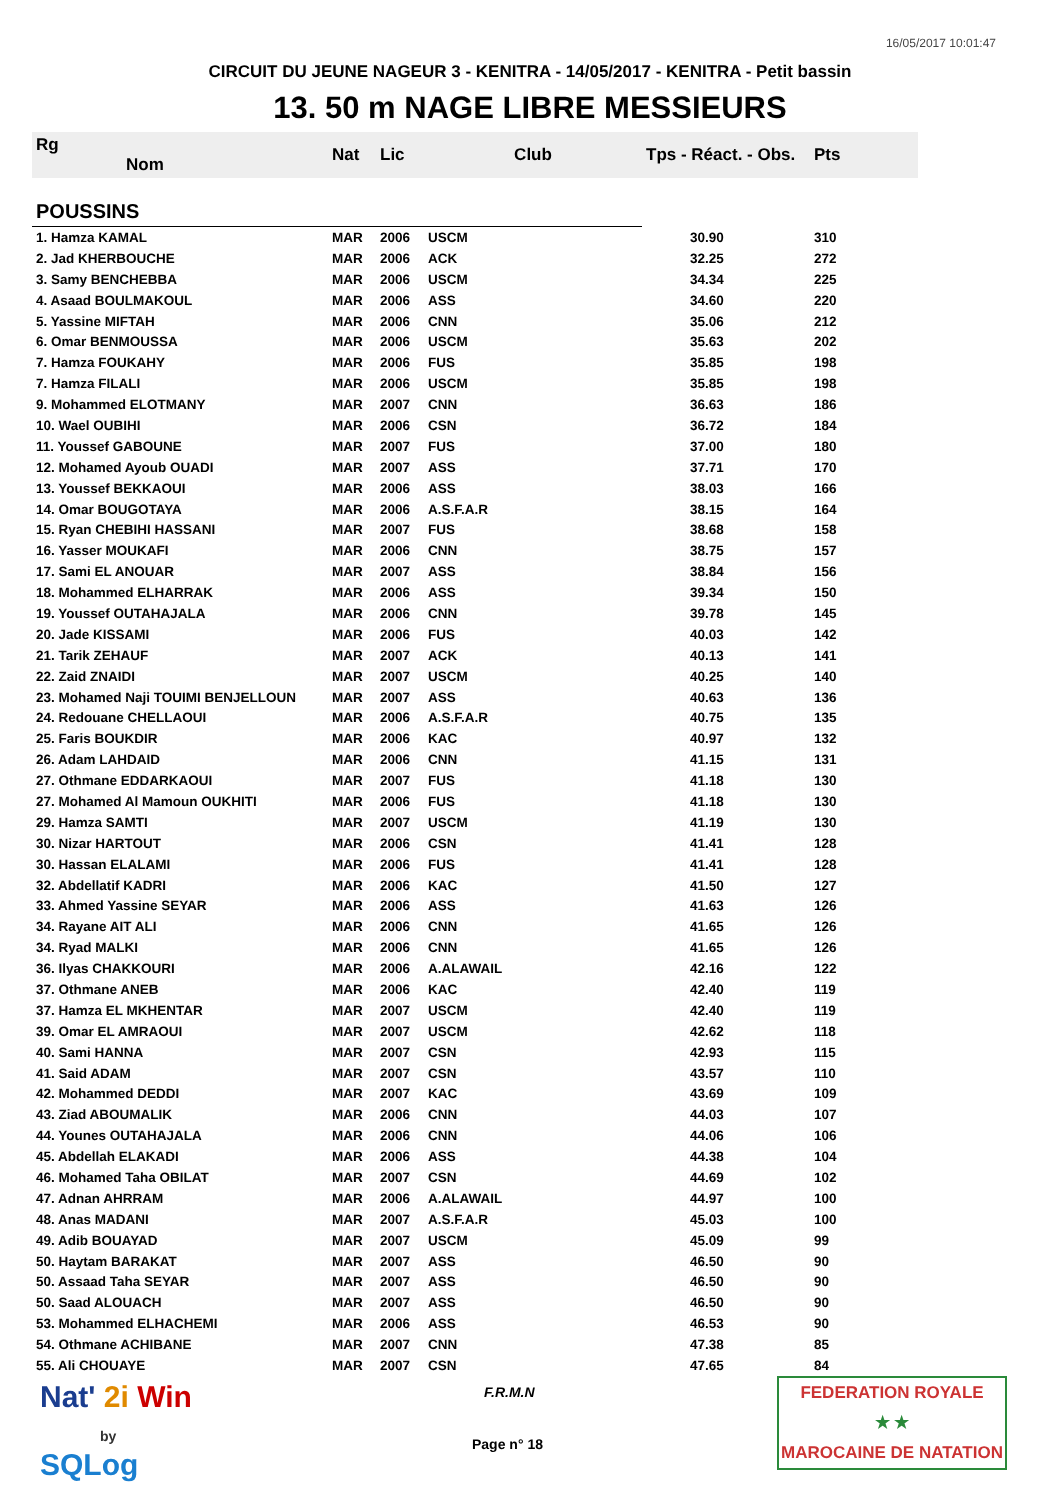16/05/2017 10:01:47
CIRCUIT DU JEUNE NAGEUR 3 - KENITRA - 14/05/2017 - KENITRA - Petit bassin
13. 50 m NAGE LIBRE MESSIEURS
| Rg Nom | | Nat | Lic | Club | Tps - Réact. - Obs. | Pts |
| --- | --- | --- | --- | --- | --- | --- |
| POUSSINS | | | | | | |
| 1. Hamza KAMAL | | MAR | 2006 | USCM | 30.90 | 310 |
| 2. Jad KHERBOUCHE | | MAR | 2006 | ACK | 32.25 | 272 |
| 3. Samy BENCHEBBA | | MAR | 2006 | USCM | 34.34 | 225 |
| 4. Asaad BOULMAKOUL | | MAR | 2006 | ASS | 34.60 | 220 |
| 5. Yassine MIFTAH | | MAR | 2006 | CNN | 35.06 | 212 |
| 6. Omar BENMOUSSA | | MAR | 2006 | USCM | 35.63 | 202 |
| 7. Hamza FOUKAHY | | MAR | 2006 | FUS | 35.85 | 198 |
| 7. Hamza FILALI | | MAR | 2006 | USCM | 35.85 | 198 |
| 9. Mohammed ELOTMANY | | MAR | 2007 | CNN | 36.63 | 186 |
| 10. Wael OUBIHI | | MAR | 2006 | CSN | 36.72 | 184 |
| 11. Youssef GABOUNE | | MAR | 2007 | FUS | 37.00 | 180 |
| 12. Mohamed Ayoub OUADI | | MAR | 2007 | ASS | 37.71 | 170 |
| 13. Youssef BEKKAOUI | | MAR | 2006 | ASS | 38.03 | 166 |
| 14. Omar BOUGOTAYA | | MAR | 2006 | A.S.F.A.R | 38.15 | 164 |
| 15. Ryan CHEBIHI HASSANI | | MAR | 2007 | FUS | 38.68 | 158 |
| 16. Yasser MOUKAFI | | MAR | 2006 | CNN | 38.75 | 157 |
| 17. Sami EL ANOUAR | | MAR | 2007 | ASS | 38.84 | 156 |
| 18. Mohammed ELHARRAK | | MAR | 2006 | ASS | 39.34 | 150 |
| 19. Youssef OUTAHAJALA | | MAR | 2006 | CNN | 39.78 | 145 |
| 20. Jade KISSAMI | | MAR | 2006 | FUS | 40.03 | 142 |
| 21. Tarik ZEHAUF | | MAR | 2007 | ACK | 40.13 | 141 |
| 22. Zaid ZNAIDI | | MAR | 2007 | USCM | 40.25 | 140 |
| 23. Mohamed Naji TOUIMI BENJELLOUN | | MAR | 2007 | ASS | 40.63 | 136 |
| 24. Redouane CHELLAOUI | | MAR | 2006 | A.S.F.A.R | 40.75 | 135 |
| 25. Faris BOUKDIR | | MAR | 2006 | KAC | 40.97 | 132 |
| 26. Adam LAHDAID | | MAR | 2006 | CNN | 41.15 | 131 |
| 27. Othmane EDDARKAOUI | | MAR | 2007 | FUS | 41.18 | 130 |
| 27. Mohamed Al Mamoun OUKHITI | | MAR | 2006 | FUS | 41.18 | 130 |
| 29. Hamza SAMTI | | MAR | 2007 | USCM | 41.19 | 130 |
| 30. Nizar HARTOUT | | MAR | 2006 | CSN | 41.41 | 128 |
| 30. Hassan ELALAMI | | MAR | 2006 | FUS | 41.41 | 128 |
| 32. Abdellatif KADRI | | MAR | 2006 | KAC | 41.50 | 127 |
| 33. Ahmed Yassine SEYAR | | MAR | 2006 | ASS | 41.63 | 126 |
| 34. Rayane AIT ALI | | MAR | 2006 | CNN | 41.65 | 126 |
| 34. Ryad MALKI | | MAR | 2006 | CNN | 41.65 | 126 |
| 36. Ilyas CHAKKOURI | | MAR | 2006 | A.ALAWAIL | 42.16 | 122 |
| 37. Othmane ANEB | | MAR | 2006 | KAC | 42.40 | 119 |
| 37. Hamza EL MKHENTAR | | MAR | 2007 | USCM | 42.40 | 119 |
| 39. Omar EL AMRAOUI | | MAR | 2007 | USCM | 42.62 | 118 |
| 40. Sami HANNA | | MAR | 2007 | CSN | 42.93 | 115 |
| 41. Said ADAM | | MAR | 2007 | CSN | 43.57 | 110 |
| 42. Mohammed DEDDI | | MAR | 2007 | KAC | 43.69 | 109 |
| 43. Ziad ABOUMALIK | | MAR | 2006 | CNN | 44.03 | 107 |
| 44. Younes OUTAHAJALA | | MAR | 2006 | CNN | 44.06 | 106 |
| 45. Abdellah ELAKADI | | MAR | 2006 | ASS | 44.38 | 104 |
| 46. Mohamed Taha OBILAT | | MAR | 2007 | CSN | 44.69 | 102 |
| 47. Adnan AHRRAM | | MAR | 2006 | A.ALAWAIL | 44.97 | 100 |
| 48. Anas MADANI | | MAR | 2007 | A.S.F.A.R | 45.03 | 100 |
| 49. Adib BOUAYAD | | MAR | 2007 | USCM | 45.09 | 99 |
| 50. Haytam BARAKAT | | MAR | 2007 | ASS | 46.50 | 90 |
| 50. Assaad Taha SEYAR | | MAR | 2007 | ASS | 46.50 | 90 |
| 50. Saad ALOUACH | | MAR | 2007 | ASS | 46.50 | 90 |
| 53. Mohammed ELHACHEMI | | MAR | 2006 | ASS | 46.53 | 90 |
| 54. Othmane ACHIBANE | | MAR | 2007 | CNN | 47.38 | 85 |
| 55. Ali CHOUAYE | | MAR | 2007 | CSN | 47.65 | 84 |
Nat' 2i Win
by
SQLog
F.R.M.N
Page n° 18
FEDERATION ROYALE
★ ★
MAROCAINE DE NATATION